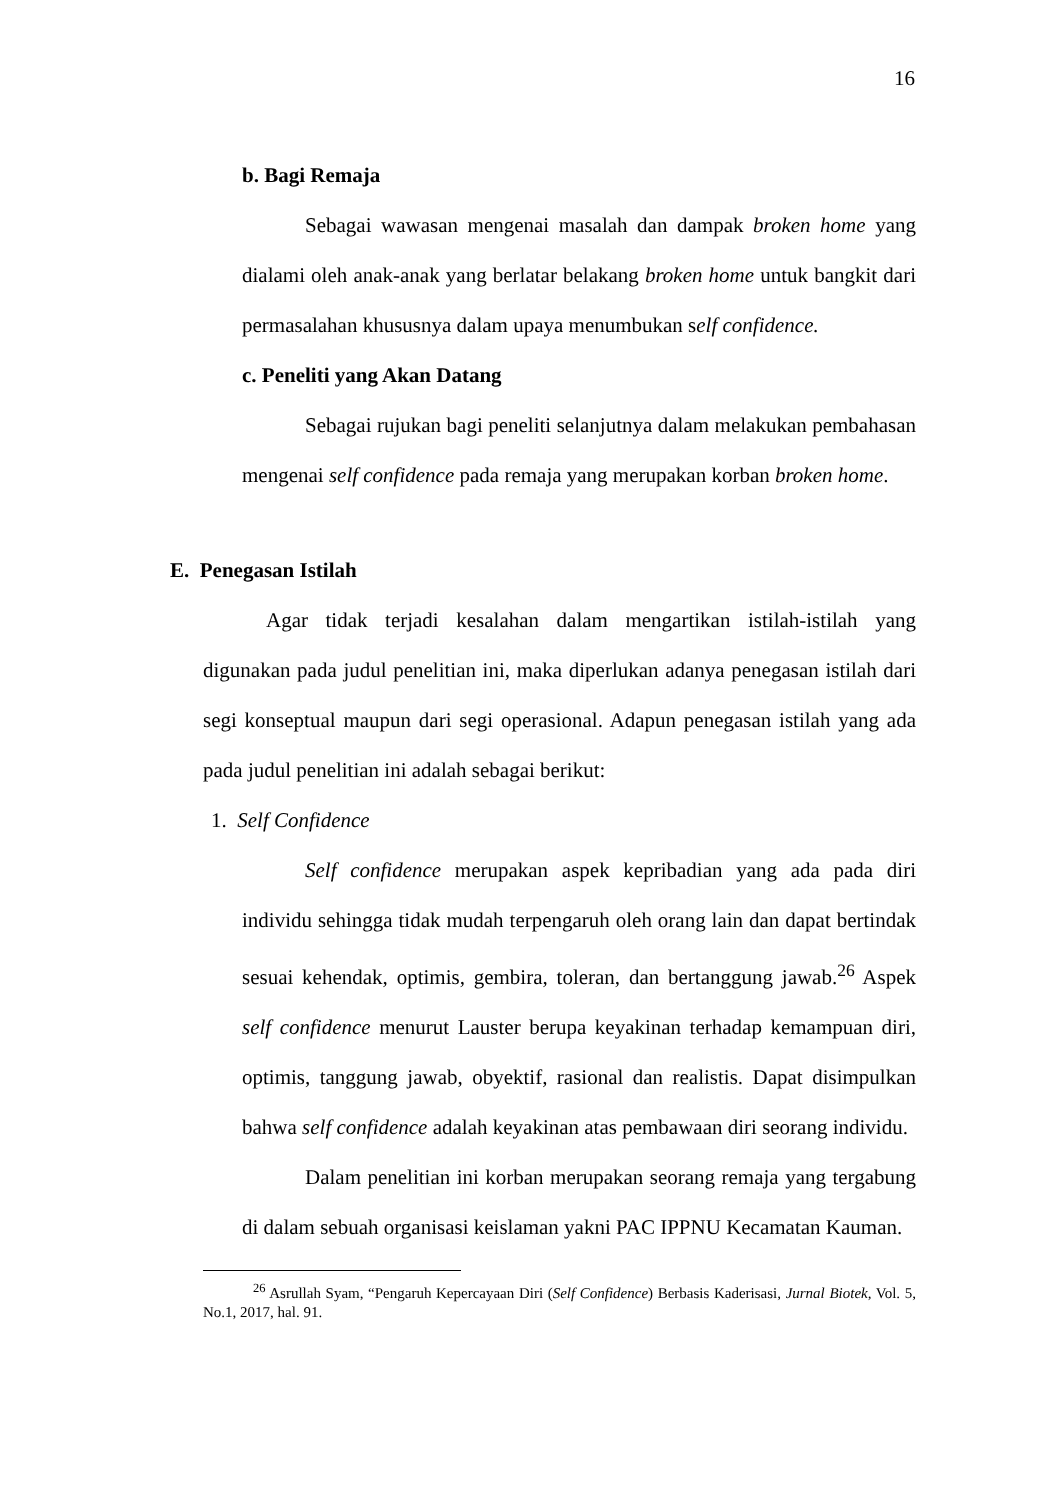16
b. Bagi Remaja
Sebagai wawasan mengenai masalah dan dampak broken home yang dialami oleh anak-anak yang berlatar belakang broken home untuk bangkit dari permasalahan khususnya dalam upaya menumbukan self confidence.
c. Peneliti yang Akan Datang
Sebagai rujukan bagi peneliti selanjutnya dalam melakukan pembahasan mengenai self confidence pada remaja yang merupakan korban broken home.
E. Penegasan Istilah
Agar tidak terjadi kesalahan dalam mengartikan istilah-istilah yang digunakan pada judul penelitian ini, maka diperlukan adanya penegasan istilah dari segi konseptual maupun dari segi operasional. Adapun penegasan istilah yang ada pada judul penelitian ini adalah sebagai berikut:
1. Self Confidence
Self confidence merupakan aspek kepribadian yang ada pada diri individu sehingga tidak mudah terpengaruh oleh orang lain dan dapat bertindak sesuai kehendak, optimis, gembira, toleran, dan bertanggung jawab.<sup>26</sup> Aspek self confidence menurut Lauster berupa keyakinan terhadap kemampuan diri, optimis, tanggung jawab, obyektif, rasional dan realistis. Dapat disimpulkan bahwa self confidence adalah keyakinan atas pembawaan diri seorang individu.
Dalam penelitian ini korban merupakan seorang remaja yang tergabung di dalam sebuah organisasi keislaman yakni PAC IPPNU Kecamatan Kauman.
<sup>26</sup> Asrullah Syam, “Pengaruh Kepercayaan Diri (Self Confidence) Berbasis Kaderisasi, Jurnal Biotek, Vol. 5, No.1, 2017, hal. 91.